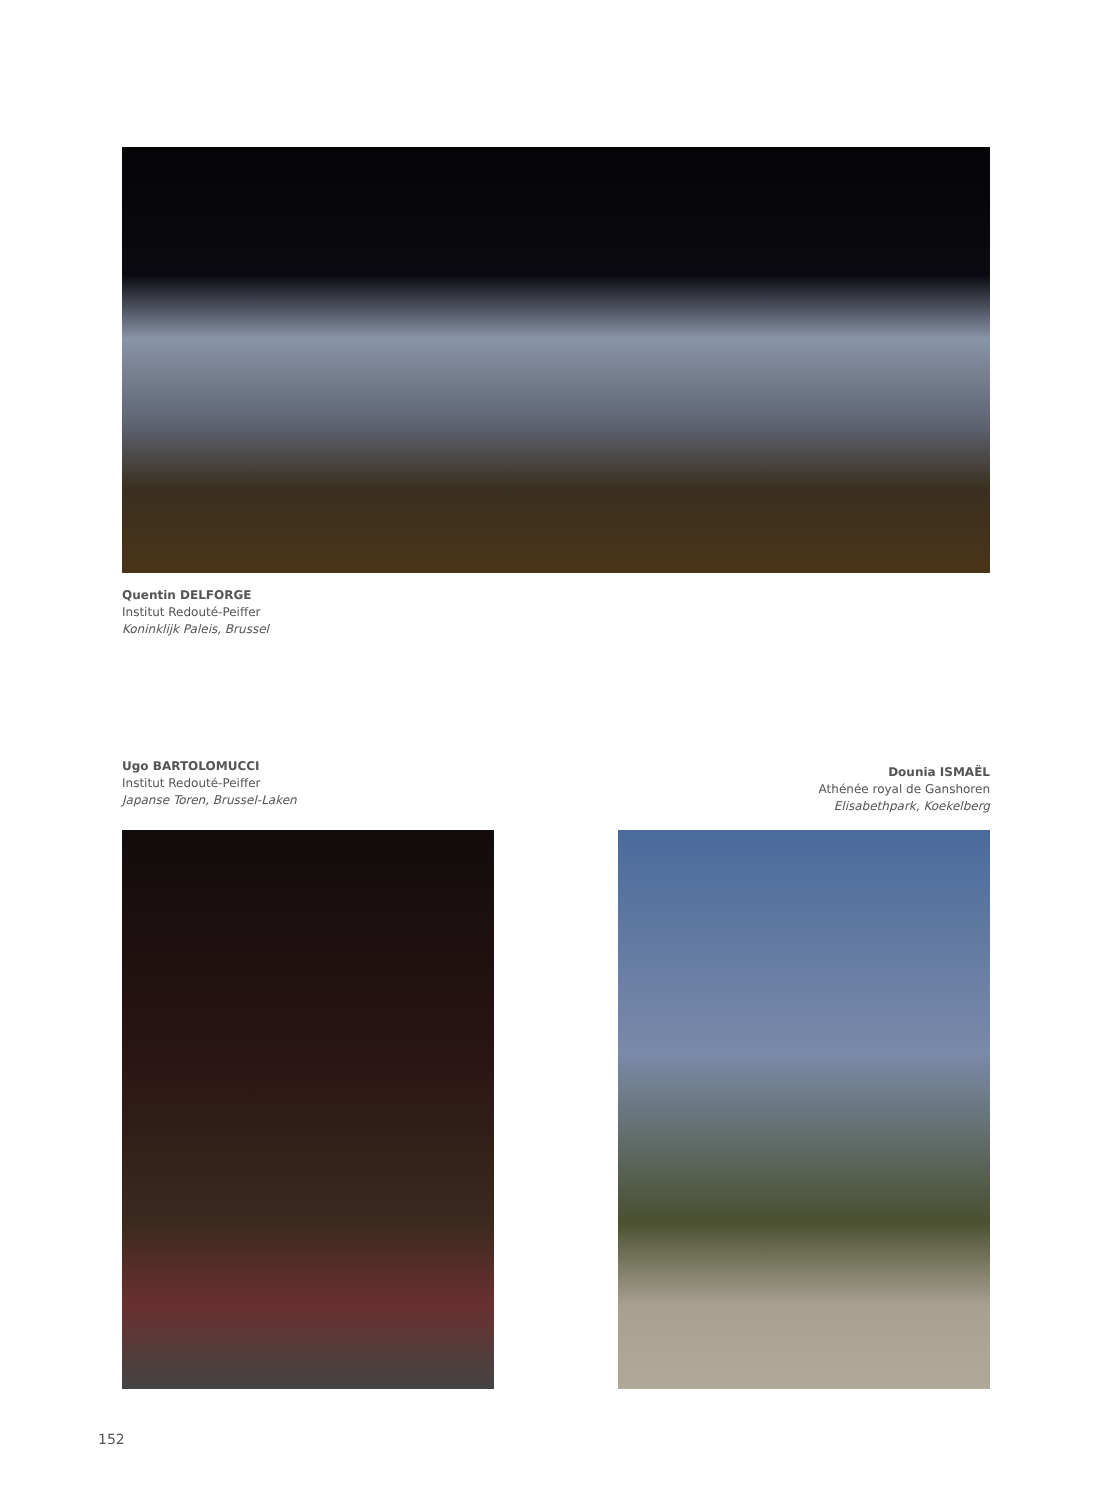Quentin DELFORGE
Institut Redouté-Peiffer
Koninklijk Paleis, Brussel
Ugo BARTOLOMUCCI
Institut Redouté-Peiffer
Japanse Toren, Brussel-Laken
Dounia ISMAËL
Athénée royal de Ganshoren
Elisabethpark, Koekelberg
152